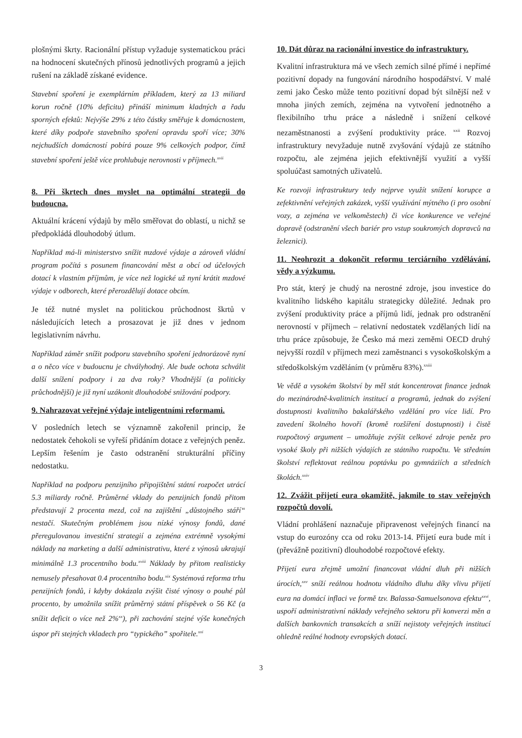plošnými škrty. Racionální přístup vyžaduje systematickou práci na hodnocení skutečných přínosů jednotlivých programů a jejich rušení na základě získané evidence.
Stavební spoření je exemplárním příkladem, který za 13 miliard korun ročně (10% deficitu) přináší minimum kladných a řadu sporných efektů: Nejvýše 29% z této částky směřuje k domácnostem, které díky podpoře stavebního spoření opravdu spoří více; 30% nejchudších domácností pobírá pouze 9% celkových podpor, čímž stavební spoření ještě více prohlubuje nerovnosti v příjmech.<sup>xvii</sup>
8. Při škrtech dnes myslet na optimální strategii do budoucna.
Aktuální krácení výdajů by mělo směřovat do oblastí, u nichž se předpokládá dlouhodobý útlum.
Například má-li ministerstvo snížit mzdové výdaje a zároveň vládní program počítá s posunem financování měst a obcí od účelových dotací k vlastním příjmům, je více než logické už nyní krátit mzdové výdaje v odborech, které přerozdělují dotace obcím.
Je též nutné myslet na politickou průchodnost škrtů v následujících letech a prosazovat je již dnes v jednom legislativním návrhu.
Například záměr snížit podporu stavebního spoření jednorázově nyní a o něco více v budoucnu je chvályhodný. Ale bude ochota schválit další snížení podpory i za dva roky? Vhodnější (a politicky průchodnější) je již nyní uzákonit dlouhodobé snižování podpory.
9. Nahrazovat veřejné výdaje inteligentními reformami.
V posledních letech se významně zakořenil princip, že nedostatek čehokoli se vyřeší přidáním dotace z veřejných peněz. Lepším řešením je často odstranění strukturální příčiny nedostatku.
Například na podporu penzijního připojištění státní rozpočet utrácí 5.3 miliardy ročně. Průměrné vklady do penzijních fondů přitom představují 2 procenta mezd, což na zajištění „důstojného stáří“ nestačí. Skutečným problémem jsou nízké výnosy fondů, dané přeregulovanou investiční strategií a zejména extrémně vysokými náklady na marketing a další administrativu, které z výnosů ukrajují minimálně 1.3 procentního bodu.<sup>xviii</sup> Náklady by přitom realisticky nemusely přesahovat 0.4 procentního bodu.<sup>xix</sup> Systémová reforma trhu penzijních fondů, i kdyby dokázala zvýšit čisté výnosy o pouhé půl procento, by umožnila snížit průměrný státní příspěvek o 56 Kč (a snížit deficit o více než 2%<sup>xx</sup>), při zachování stejné výše konečných úspor při stejných vkladech pro “typického” spořitele.<sup>xxi</sup>
10. Dát důraz na racionální investice do infrastruktury.
Kvalitní infrastruktura má ve všech zemích silné přímé i nepřímé pozitivní dopady na fungování národního hospodářství. V malé zemi jako Česko může tento pozitivní dopad být silnější než v mnoha jiných zemích, zejména na vytvoření jednotného a flexibilního trhu práce a následně i snížení celkové nezaměstnanosti a zvýšení produktivity práce. <sup>xxii</sup> Rozvoj infrastruktury nevyžaduje nutně zvyšování výdajů ze státního rozpočtu, ale zejména jejich efektivnější využití a vyšší spoluúčast samotných uživatelů.
Ke rozvoji infrastruktury tedy nejprve využít snížení korupce a zefektivnění veřejných zakázek, vyšší využívání mýtného (i pro osobní vozy, a zejména ve velkoměstech) či více konkurence ve veřejné dopravě (odstranění všech bariér pro vstup soukromých dopravců na železnici).
11. Neohrozit a dokončit reformu terciárního vzdělávání, vědy a výzkumu.
Pro stát, který je chudý na nerostné zdroje, jsou investice do kvalitního lidského kapitálu strategicky důležité. Jednak pro zvýšení produktivity práce a příjmů lidí, jednak pro odstranění nerovností v příjmech – relativní nedostatek vzdělaných lidí na trhu práce způsobuje, že Česko má mezi zeměmi OECD druhý nejvyšší rozdíl v příjmech mezi zaměstnanci s vysokoškolským a středoškolským vzděláním (v průměru 83%).<sup>xxiii</sup>
Ve vědě a vysokém školství by měl stát koncentrovat finance jednak do mezinárodně-kvalitních institucí a programů, jednak do zvýšení dostupnosti kvalitního bakalářského vzdělání pro více lidí. Pro zavedení školného hovoří (kromě rozšíření dostupnosti) i čistě rozpočtový argument – umožňuje zvýšit celkové zdroje peněz pro vysoké školy při nižších výdajích ze státního rozpočtu. Ve středním školství reflektovat reálnou poptávku po gymnáziích a středních školách.<sup>xxiv</sup>
12. Zvážit přijetí eura okamžitě, jakmile to stav veřejných rozpočtů dovolí.
Vládní prohlášení naznačuje připravenost veřejných financí na vstup do eurozóny cca od roku 2013-14. Přijetí eura bude mít i (převážně pozitivní) dlouhodobé rozpočtové efekty.
Přijetí eura zřejmě umožní financovat vládní dluh při nižších úrocích,<sup>xxv</sup> sníží reálnou hodnotu vládního dluhu díky vlivu přijetí eura na domácí inflaci ve formě tzv. Balassa-Samuelsonova efektu<sup>xxvi</sup>, uspoří administrativní náklady veřejného sektoru při konverzi měn a dalších bankovních transakcích a sníží nejistoty veřejných institucí ohledně reálné hodnoty evropských dotací.
3